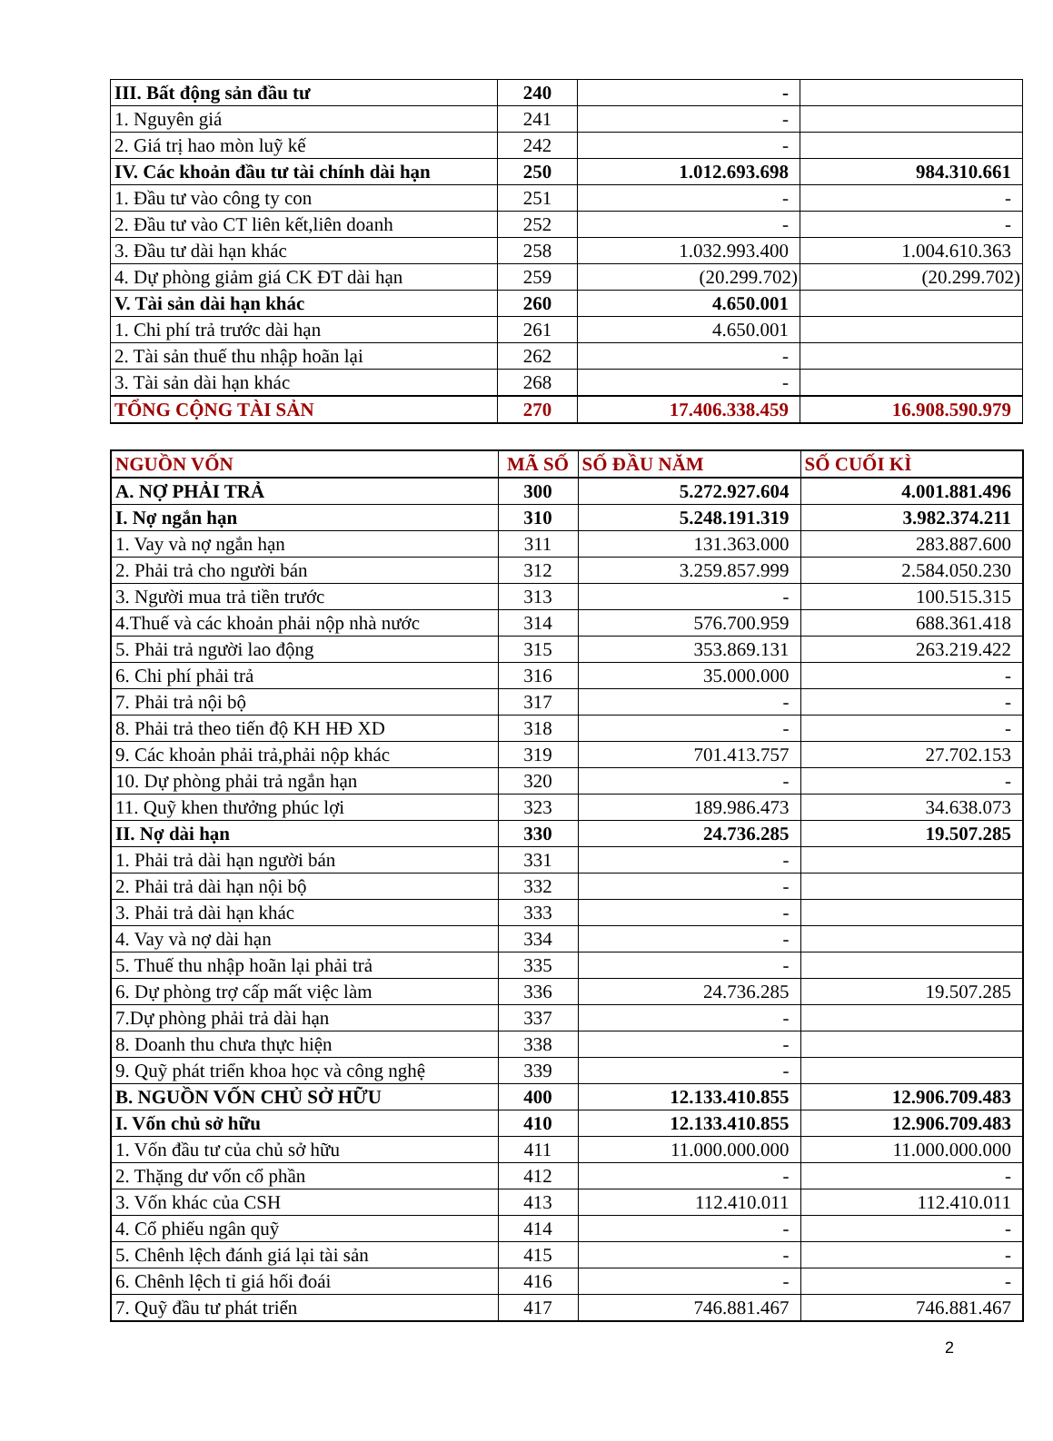| III. Bất động sản đầu tư | 240 | - | |
| 1. Nguyên giá | 241 | - | |
| 2. Giá trị hao mòn luỹ kế | 242 | - | |
| IV. Các khoản đầu tư tài chính dài hạn | 250 | 1.012.693.698 | 984.310.661 |
| 1. Đầu tư vào công ty con | 251 | - | - |
| 2. Đầu tư vào CT liên kết,liên doanh | 252 | - | - |
| 3. Đầu tư dài hạn khác | 258 | 1.032.993.400 | 1.004.610.363 |
| 4. Dự phòng giảm giá CK ĐT dài hạn | 259 | (20.299.702) | (20.299.702) |
| V. Tài sản dài hạn khác | 260 | 4.650.001 | |
| 1. Chi phí trả trước dài hạn | 261 | 4.650.001 | |
| 2. Tài sản thuế thu nhập hoãn lại | 262 | - | |
| 3. Tài sản dài hạn khác | 268 | - | |
| TỔNG CỘNG TÀI SẢN | 270 | 17.406.338.459 | 16.908.590.979 |
| NGUỒN VỐN | MÃ SỐ | SỐ ĐẦU NĂM | SỐ CUỐI KÌ |
| --- | --- | --- | --- |
| A. NỢ PHẢI TRẢ | 300 | 5.272.927.604 | 4.001.881.496 |
| I. Nợ ngắn hạn | 310 | 5.248.191.319 | 3.982.374.211 |
| 1. Vay và nợ ngắn hạn | 311 | 131.363.000 | 283.887.600 |
| 2. Phải trả cho người bán | 312 | 3.259.857.999 | 2.584.050.230 |
| 3. Người mua trả tiền trước | 313 | - | 100.515.315 |
| 4.Thuế và các khoản phải nộp nhà nước | 314 | 576.700.959 | 688.361.418 |
| 5. Phải trả người lao động | 315 | 353.869.131 | 263.219.422 |
| 6. Chi phí phải trả | 316 | 35.000.000 | - |
| 7. Phải trả nội bộ | 317 | - | - |
| 8. Phải trả theo tiến độ KH HĐ XD | 318 | - | - |
| 9. Các khoản phải trả,phải nộp khác | 319 | 701.413.757 | 27.702.153 |
| 10. Dự phòng phải trả ngắn hạn | 320 | - | - |
| 11. Quỹ khen thưởng phúc lợi | 323 | 189.986.473 | 34.638.073 |
| II. Nợ dài hạn | 330 | 24.736.285 | 19.507.285 |
| 1. Phải trả dài hạn người bán | 331 | - | |
| 2. Phải trả dài hạn nội bộ | 332 | - | |
| 3. Phải trả dài hạn khác | 333 | - | |
| 4. Vay và nợ dài hạn | 334 | - | |
| 5. Thuế thu nhập hoãn lại phải trả | 335 | - | |
| 6. Dự phòng trợ cấp mất việc làm | 336 | 24.736.285 | 19.507.285 |
| 7.Dự phòng phải trả dài hạn | 337 | - | |
| 8. Doanh thu chưa thực hiện | 338 | - | |
| 9. Quỹ phát triển khoa học và công nghệ | 339 | - | |
| B. NGUỒN VỐN CHỦ SỞ HỮU | 400 | 12.133.410.855 | 12.906.709.483 |
| I. Vốn chủ sở hữu | 410 | 12.133.410.855 | 12.906.709.483 |
| 1. Vốn đầu tư của chủ sở hữu | 411 | 11.000.000.000 | 11.000.000.000 |
| 2. Thặng dư vốn cổ phần | 412 | - | - |
| 3. Vốn khác của CSH | 413 | 112.410.011 | 112.410.011 |
| 4. Cổ phiếu ngân quỹ | 414 | - | - |
| 5. Chênh lệch đánh giá lại tài sản | 415 | - | - |
| 6. Chênh lệch tỉ giá hối đoái | 416 | - | - |
| 7. Quỹ đầu tư phát triển | 417 | 746.881.467 | 746.881.467 |
2